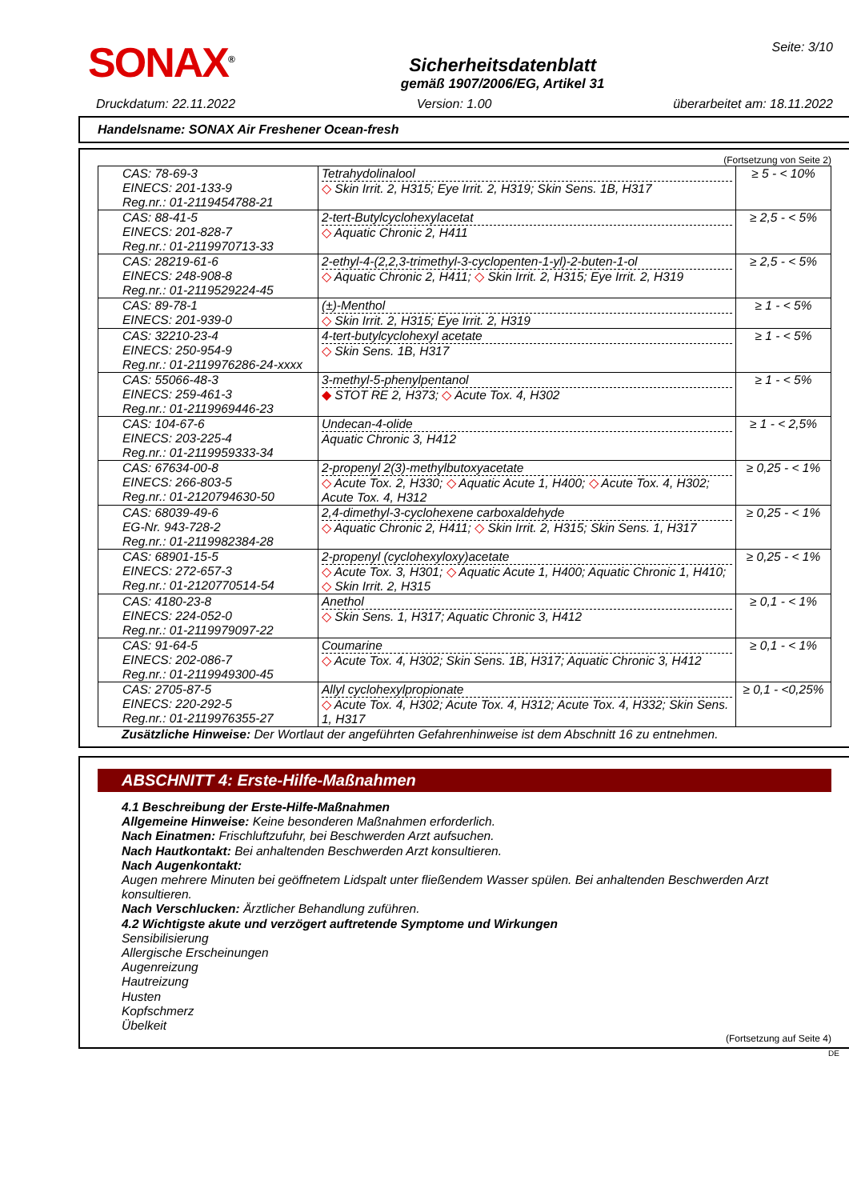SONAX<sup>®</sup>
Sicherheitsdatenblatt
gemäß 1907/2006/EG, Artikel 31
Seite: 3/10
Druckdatum: 22.11.2022 Version: 1.00 überarbeitet am: 18.11.2022
Handelsname: SONAX Air Freshener Ocean-fresh
(Fortsetzung von Seite 2)
| CAS: 78-69-3 EINECS: 201-133-9 Reg.nr.: 01-2119454788-21 | Tetrahydolinalool ◇ Skin Irrit. 2, H315; Eye Irrit. 2, H319; Skin Sens. 1B, H317 | ≥ 5 - < 10% |
| CAS: 88-41-5 EINECS: 201-828-7 Reg.nr.: 01-2119970713-33 | 2-tert-Butylcyclohexylacetat ◇ Aquatic Chronic 2, H411 | ≥ 2,5 - < 5% |
| CAS: 28219-61-6 EINECS: 248-908-8 Reg.nr.: 01-2119529224-45 | 2-ethyl-4-(2,2,3-trimethyl-3-cyclopenten-1-yl)-2-buten-1-ol ◇ Aquatic Chronic 2, H411; ◇ Skin Irrit. 2, H315; Eye Irrit. 2, H319 | ≥ 2,5 - < 5% |
| CAS: 89-78-1 EINECS: 201-939-0 | (±)-Menthol ◇ Skin Irrit. 2, H315; Eye Irrit. 2, H319 | ≥ 1 - < 5% |
| CAS: 32210-23-4 EINECS: 250-954-9 Reg.nr.: 01-2119976286-24-xxxx | 4-tert-butylcyclohexyl acetate ◇ Skin Sens. 1B, H317 | ≥ 1 - < 5% |
| CAS: 55066-48-3 EINECS: 259-461-3 Reg.nr.: 01-2119969446-23 | 3-methyl-5-phenylpentanol ◆ STOT RE 2, H373; ◇ Acute Tox. 4, H302 | ≥ 1 - < 5% |
| CAS: 104-67-6 EINECS: 203-225-4 Reg.nr.: 01-2119959333-34 | Undecan-4-olide Aquatic Chronic 3, H412 | ≥ 1 - < 2,5% |
| CAS: 67634-00-8 EINECS: 266-803-5 Reg.nr.: 01-2120794630-50 | 2-propenyl 2(3)-methylbutoxyacetate ◇ Acute Tox. 2, H330; ◇ Aquatic Acute 1, H400; ◇ Acute Tox. 4, H302; Acute Tox. 4, H312 | ≥ 0,25 - < 1% |
| CAS: 68039-49-6 EG-Nr. 943-728-2 Reg.nr.: 01-2119982384-28 | 2,4-dimethyl-3-cyclohexene carboxaldehyde ◇ Aquatic Chronic 2, H411; ◇ Skin Irrit. 2, H315; Skin Sens. 1, H317 | ≥ 0,25 - < 1% |
| CAS: 68901-15-5 EINECS: 272-657-3 Reg.nr.: 01-2120770514-54 | 2-propenyl (cyclohexyloxy)acetate ◇ Acute Tox. 3, H301; ◇ Aquatic Acute 1, H400; Aquatic Chronic 1, H410; ◇ Skin Irrit. 2, H315 | ≥ 0,25 - < 1% |
| CAS: 4180-23-8 EINECS: 224-052-0 Reg.nr.: 01-2119979097-22 | Anethol ◇ Skin Sens. 1, H317; Aquatic Chronic 3, H412 | ≥ 0,1 - < 1% |
| CAS: 91-64-5 EINECS: 202-086-7 Reg.nr.: 01-2119949300-45 | Coumarine ◇ Acute Tox. 4, H302; Skin Sens. 1B, H317; Aquatic Chronic 3, H412 | ≥ 0,1 - < 1% |
| CAS: 2705-87-5 EINECS: 220-292-5 Reg.nr.: 01-2119976355-27 | Allyl cyclohexylpropionate ◇ Acute Tox. 4, H302; Acute Tox. 4, H312; Acute Tox. 4, H332; Skin Sens. 1, H317 | ≥ 0,1 - <0,25% |
Zusätzliche Hinweise: Der Wortlaut der angeführten Gefahrenhinweise ist dem Abschnitt 16 zu entnehmen.
ABSCHNITT 4: Erste-Hilfe-Maßnahmen
4.1 Beschreibung der Erste-Hilfe-Maßnahmen
Allgemeine Hinweise: Keine besonderen Maßnahmen erforderlich.
Nach Einatmen: Frischluftzufuhr, bei Beschwerden Arzt aufsuchen.
Nach Hautkontakt: Bei anhaltenden Beschwerden Arzt konsultieren.
Nach Augenkontakt:
Augen mehrere Minuten bei geöffnetem Lidspalt unter fließendem Wasser spülen. Bei anhaltenden Beschwerden Arzt konsultieren.
Nach Verschlucken: Ärztlicher Behandlung zuführen.
4.2 Wichtigste akute und verzögert auftretende Symptome und Wirkungen
Sensibilisierung
Allergische Erscheinungen
Augenreizung
Hautreizung
Husten
Kopfschmerz
Übelkeit
(Fortsetzung auf Seite 4)
DE